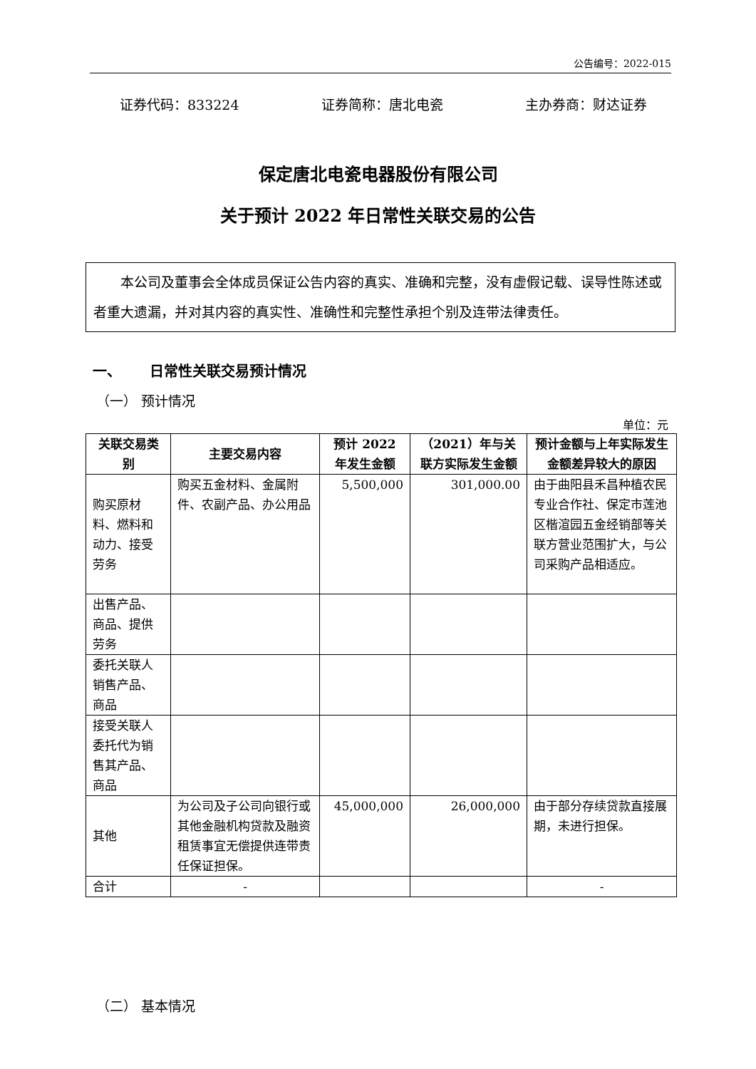公告编号：2022-015
证券代码：833224 证券简称：唐北电瓷 主办券商：财达证券
保定唐北电瓷电器股份有限公司
关于预计 2022 年日常性关联交易的公告
  本公司及董事会全体成员保证公告内容的真实、准确和完整，没有虚假记载、误导性陈述或者重大遗漏，并对其内容的真实性、准确性和完整性承担个别及连带法律责任。
一、  日常性关联交易预计情况
（一） 预计情况
单位：元
| 关联交易类别 | 主要交易内容 | 预计 2022 年发生金额 | （2021）年与关联方实际发生金额 | 预计金额与上年实际发生金额差异较大的原因 |
| --- | --- | --- | --- | --- |
| 购买原材料、燃料和动力、接受劳务 | 购买五金材料、金属附件、农副产品、办公用品 | 5,500,000 | 301,000.00 | 由于曲阳县禾昌种植农民专业合作社、保定市莲池区楷渲园五金经销部等关联方营业范围扩大，与公司采购产品相适应。 |
| 出售产品、商品、提供劳务 | | | | |
| 委托关联人销售产品、商品 | | | | |
| 接受关联人委托代为销售其产品、商品 | | | | |
| 其他 | 为公司及子公司向银行或其他金融机构贷款及融资租赁事宜无偿提供连带责任保证担保。 | 45,000,000 | 26,000,000 | 由于部分存续贷款直接展期，未进行担保。 |
| 合计 | - | | | - |
（二） 基本情况